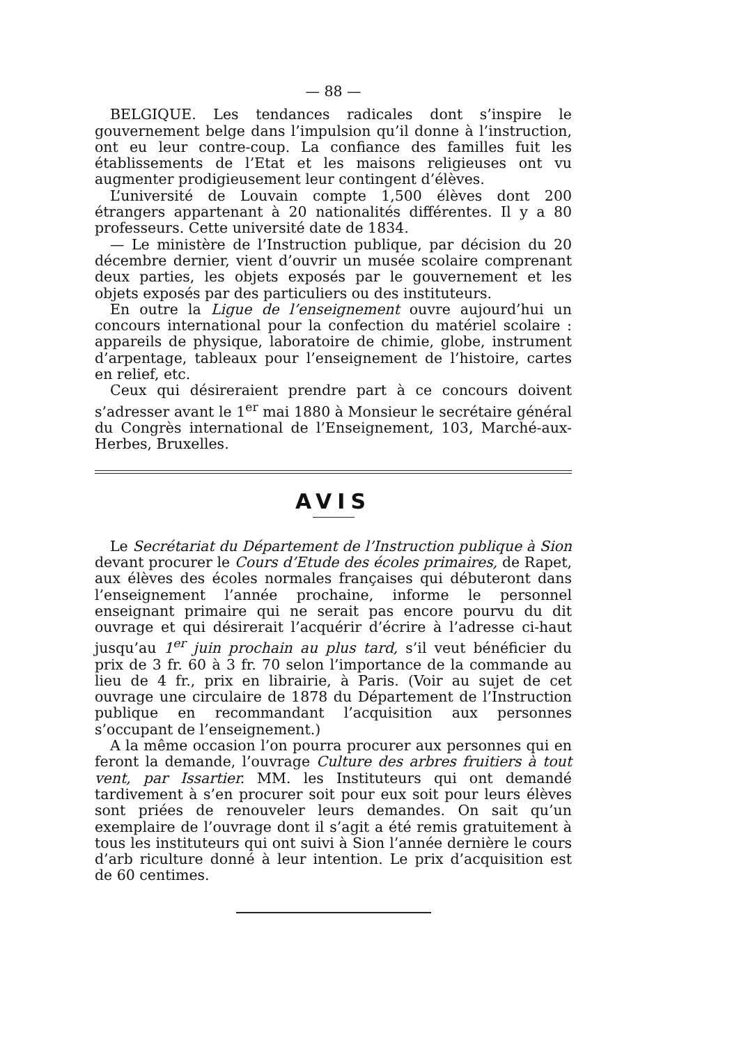— 88 —
BELGIQUE. Les tendances radicales dont s’inspire le gouvernement belge dans l’impulsion qu’il donne à l’instruction, ont eu leur contre-coup. La confiance des familles fuit les établissements de l’Etat et les maisons religieuses ont vu augmenter prodigieusement leur contingent d’élèves.
L’université de Louvain compte 1,500 élèves dont 200 étrangers appartenant à 20 nationalités différentes. Il y a 80 professeurs. Cette université date de 1834.
— Le ministère de l’Instruction publique, par décision du 20 décembre dernier, vient d’ouvrir un musée scolaire comprenant deux parties, les objets exposés par le gouvernement et les objets exposés par des particuliers ou des instituteurs.
En outre la Ligue de l’enseignement ouvre aujourd’hui un concours international pour la confection du matériel scolaire : appareils de physique, laboratoire de chimie, globe, instrument d’arpentage, tableaux pour l’enseignement de l’histoire, cartes en relief, etc.
Ceux qui désireraient prendre part à ce concours doivent s’adresser avant le 1<sup>er</sup> mai 1880 à Monsieur le secrétaire général du Congrès international de l’Enseignement, 103, Marché-aux-Herbes, Bruxelles.
AVIS
Le Secrétariat du Département de l’Instruction publique à Sion devant procurer le Cours d’Etude des écoles primaires, de Rapet, aux élèves des écoles normales françaises qui débuteront dans l’enseignement l’année prochaine, informe le personnel enseignant primaire qui ne serait pas encore pourvu du dit ouvrage et qui désirerait l’acquérir d’écrire à l’adresse ci-haut jusqu’au 1<sup>er</sup> juin prochain au plus tard, s’il veut bénéficier du prix de 3 fr. 60 à 3 fr. 70 selon l’importance de la commande au lieu de 4 fr., prix en librairie, à Paris. (Voir au sujet de cet ouvrage une circulaire de 1878 du Département de l’Instruction publique en recommandant l’acquisition aux personnes s’occupant de l’enseignement.)
A la même occasion l’on pourra procurer aux personnes qui en feront la demande, l’ouvrage Culture des arbres fruitiers à tout vent, par Issartier. MM. les Instituteurs qui ont demandé tardivement à s’en procurer soit pour eux soit pour leurs élèves sont priées de renouveler leurs demandes. On sait qu’un exemplaire de l’ouvrage dont il s’agit a été remis gratuitement à tous les instituteurs qui ont suivi à Sion l’année dernière le cours d’arb riculture donné à leur intention. Le prix d’acquisition est de 60 centimes.